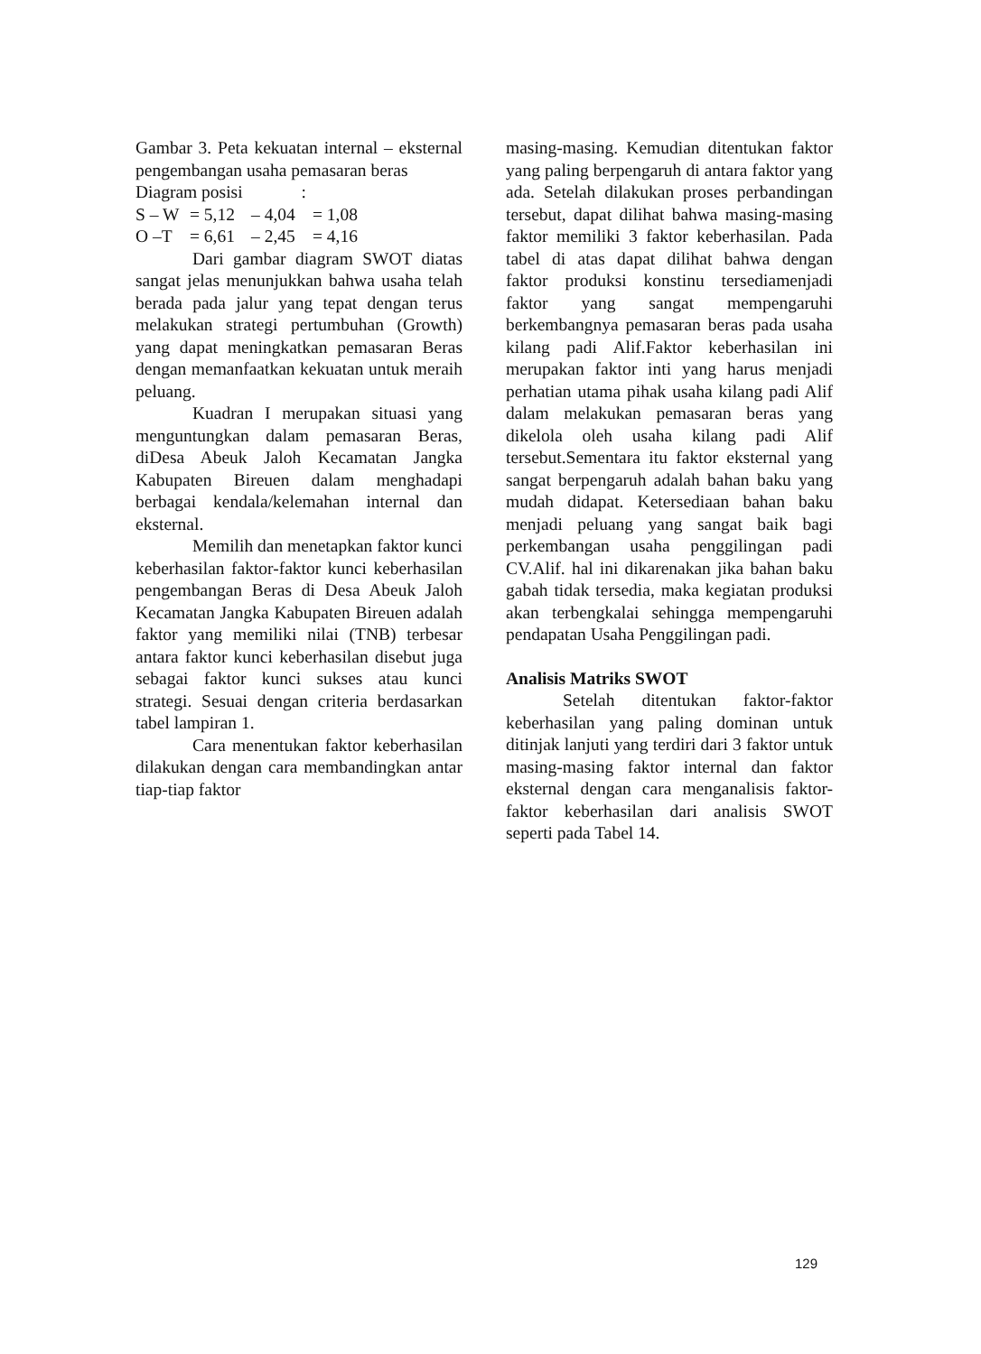Gambar 3. Peta kekuatan internal – eksternal pengembangan usaha pemasaran beras
Diagram posisi :
S – W = 5,12 – 4,04 = 1,08
O –T = 6,61 – 2,45 = 4,16
Dari gambar diagram SWOT diatas sangat jelas menunjukkan bahwa usaha telah berada pada jalur yang tepat dengan terus melakukan strategi pertumbuhan (Growth) yang dapat meningkatkan pemasaran Beras dengan memanfaatkan kekuatan untuk meraih peluang.
Kuadran I merupakan situasi yang menguntungkan dalam pemasaran Beras, diDesa Abeuk Jaloh Kecamatan Jangka Kabupaten Bireuen dalam menghadapi berbagai kendala/kelemahan internal dan eksternal.
Memilih dan menetapkan faktor kunci keberhasilan faktor-faktor kunci keberhasilan pengembangan Beras di Desa Abeuk Jaloh Kecamatan Jangka Kabupaten Bireuen adalah faktor yang memiliki nilai (TNB) terbesar antara faktor kunci keberhasilan disebut juga sebagai faktor kunci sukses atau kunci strategi. Sesuai dengan criteria berdasarkan tabel lampiran 1.
Cara menentukan faktor keberhasilan dilakukan dengan cara membandingkan antar tiap-tiap faktor
masing-masing. Kemudian ditentukan faktor yang paling berpengaruh di antara faktor yang ada. Setelah dilakukan proses perbandingan tersebut, dapat dilihat bahwa masing-masing faktor memiliki 3 faktor keberhasilan. Pada tabel di atas dapat dilihat bahwa dengan faktor produksi konstinu tersediamenjadi faktor yang sangat mempengaruhi berkembangnya pemasaran beras pada usaha kilang padi Alif.Faktor keberhasilan ini merupakan faktor inti yang harus menjadi perhatian utama pihak usaha kilang padi Alif dalam melakukan pemasaran beras yang dikelola oleh usaha kilang padi Alif tersebut.Sementara itu faktor eksternal yang sangat berpengaruh adalah bahan baku yang mudah didapat. Ketersediaan bahan baku menjadi peluang yang sangat baik bagi perkembangan usaha penggilingan padi CV.Alif. hal ini dikarenakan jika bahan baku gabah tidak tersedia, maka kegiatan produksi akan terbengkalai sehingga mempengaruhi pendapatan Usaha Penggilingan padi.
Analisis Matriks SWOT
Setelah ditentukan faktor-faktor keberhasilan yang paling dominan untuk ditinjak lanjuti yang terdiri dari 3 faktor untuk masing-masing faktor internal dan faktor eksternal dengan cara menganalisis faktor-faktor keberhasilan dari analisis SWOT seperti pada Tabel 14.
129